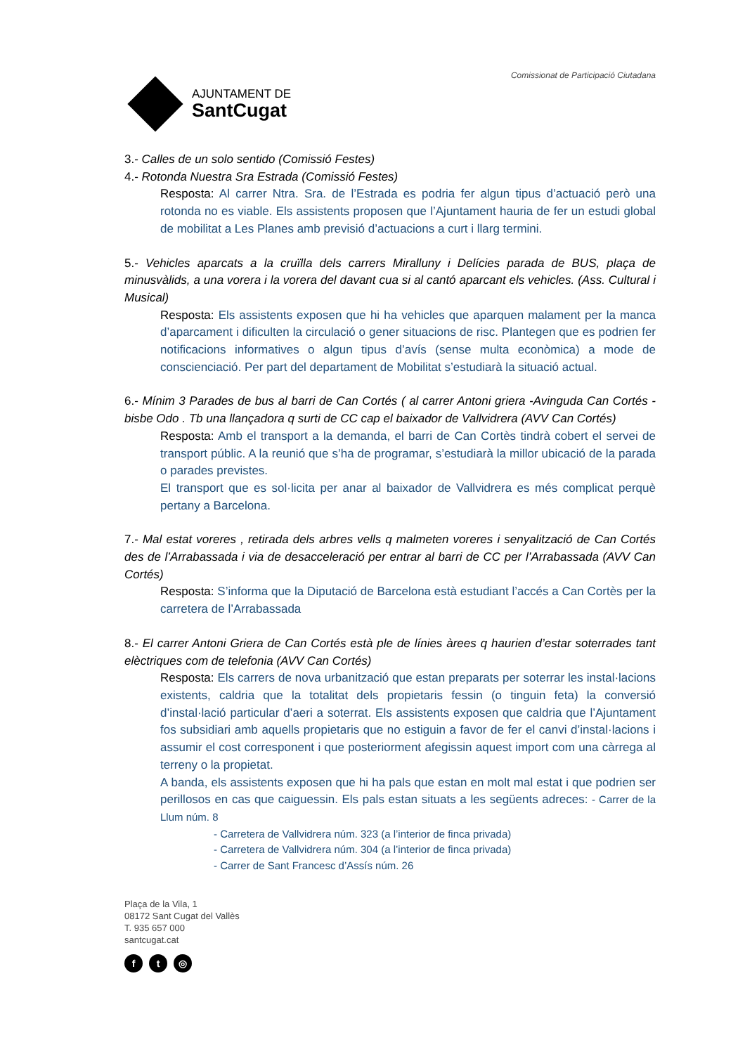AJUNTAMENT DE
SantCugat
Comissionat de Participació Ciutadana
3.- Calles de un solo sentido (Comissió Festes)
4.- Rotonda Nuestra Sra Estrada (Comissió Festes)
Resposta: Al carrer Ntra. Sra. de l’Estrada es podria fer algun tipus d’actuació però una rotonda no es viable. Els assistents proposen que l’Ajuntament hauria de fer un estudi global de mobilitat a Les Planes amb previsió d’actuacions a curt i llarg termini.
5.- Vehicles aparcats a la cruïlla dels carrers Miralluny i Delícies parada de BUS, plaça de minusvàlids, a una vorera i la vorera del davant cua si al cantó aparcant els vehicles. (Ass. Cultural i Musical)
Resposta: Els assistents exposen que hi ha vehicles que aparquen malament per la manca d’aparcament i dificulten la circulació o gener situacions de risc. Plantegen que es podrien fer notificacions informatives o algun tipus d’avís (sense multa econòmica) a mode de conscienciació. Per part del departament de Mobilitat s’estudiarà la situació actual.
6.- Mínim 3 Parades de bus al barri de Can Cortés ( al carrer Antoni griera -Avinguda Can Cortés - bisbe Odo . Tb una llançadora q surti de CC cap el baixador de Vallvidrera (AVV Can Cortés)
Resposta: Amb el transport a la demanda, el barri de Can Cortès tindrà cobert el servei de transport públic. A la reunió que s’ha de programar, s’estudiarà la millor ubicació de la parada o parades previstes.
El transport que es sol·licita per anar al baixador de Vallvidrera es més complicat perquè pertany a Barcelona.
7.- Mal estat voreres , retirada dels arbres vells q malmeten voreres i senyalització de Can Cortés des de l’Arrabassada i via de desacceleració per entrar al barri de CC per l’Arrabassada (AVV Can Cortés)
Resposta: S’informa que la Diputació de Barcelona està estudiant l’accés a Can Cortès per la carretera de l’Arrabassada
8.- El carrer Antoni Griera de Can Cortés està ple de línies àrees q haurien d’estar soterrades tant elèctriques com de telefonia (AVV Can Cortés)
Resposta: Els carrers de nova urbanització que estan preparats per soterrar les instal·lacions existents, caldria que la totalitat dels propietaris fessin (o tinguin feta) la conversió d’instal·lació particular d’aeri a soterrat. Els assistents exposen que caldria que l’Ajuntament fos subsidiari amb aquells propietaris que no estiguin a favor de fer el canvi d’instal·lacions i assumir el cost corresponent i que posteriorment afegissin aquest import com una càrrega al terreny o la propietat.
A banda, els assistents exposen que hi ha pals que estan en molt mal estat i que podrien ser perillosos en cas que caiguessin. Els pals estan situats a les següents adreces: - Carrer de la Llum núm. 8
- Carretera de Vallvidrera núm. 323 (a l’interior de finca privada)
- Carretera de Vallvidrera núm. 304 (a l’interior de finca privada)
- Carrer de Sant Francesc d’Assís núm. 26
Plaça de la Vila, 1
08172 Sant Cugat del Vallès
T. 935 657 000
santcugat.cat
ft ◎